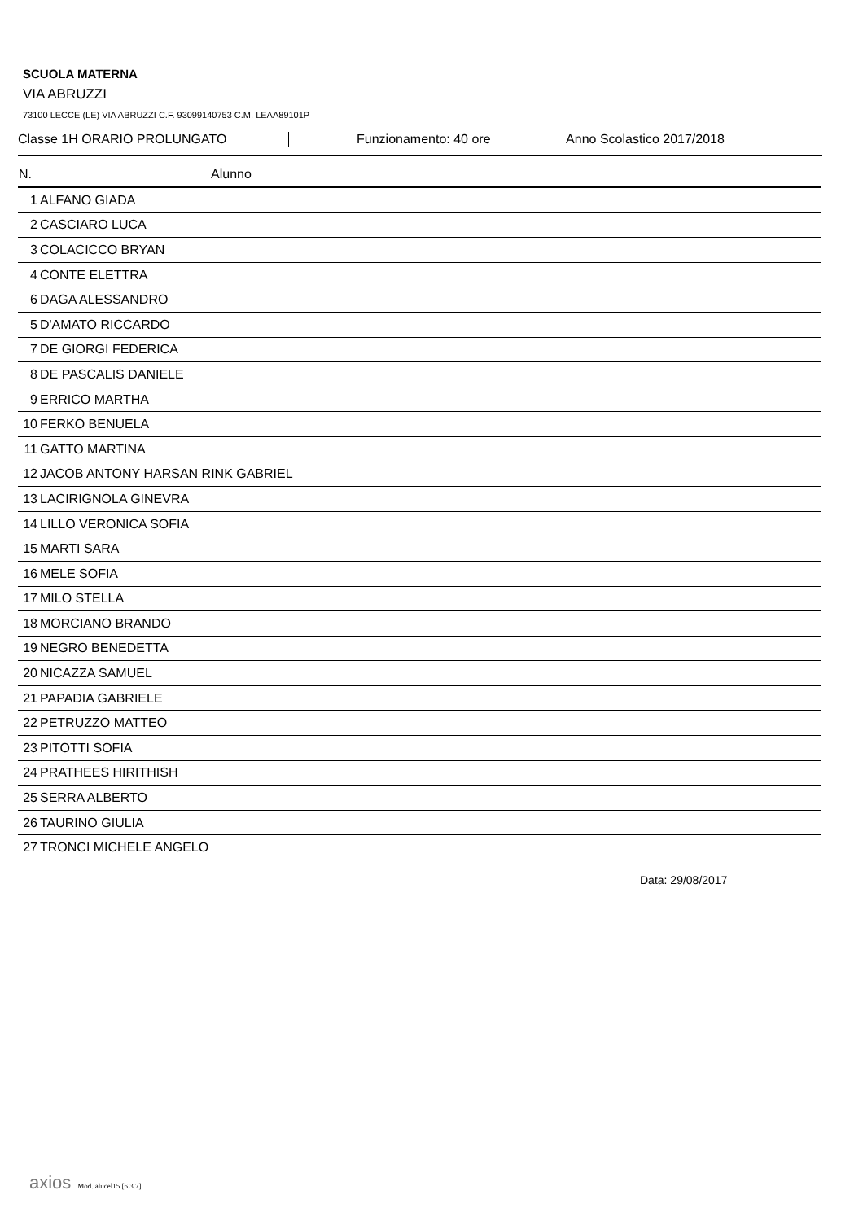SCUOLA MATERNA
VIA ABRUZZI
73100 LECCE (LE) VIA ABRUZZI C.F. 93099140753 C.M. LEAA89101P
Classe 1H ORARIO PROLUNGATO Funzionamento: 40 ore Anno Scolastico 2017/2018
| N. | Alunno |
| --- | --- |
| 1 | ALFANO GIADA |
| 2 | CASCIARO LUCA |
| 3 | COLACICCO BRYAN |
| 4 | CONTE ELETTRA |
| 6 | DAGA ALESSANDRO |
| 5 | D'AMATO RICCARDO |
| 7 | DE GIORGI FEDERICA |
| 8 | DE PASCALIS DANIELE |
| 9 | ERRICO MARTHA |
| 10 | FERKO BENUELA |
| 11 | GATTO MARTINA |
| 12 | JACOB ANTONY HARSAN RINK GABRIEL |
| 13 | LACIRIGNOLA GINEVRA |
| 14 | LILLO VERONICA SOFIA |
| 15 | MARTI SARA |
| 16 | MELE SOFIA |
| 17 | MILO STELLA |
| 18 | MORCIANO BRANDO |
| 19 | NEGRO BENEDETTA |
| 20 | NICAZZA SAMUEL |
| 21 | PAPADIA GABRIELE |
| 22 | PETRUZZO MATTEO |
| 23 | PITOTTI SOFIA |
| 24 | PRATHEES HIRITHISH |
| 25 | SERRA ALBERTO |
| 26 | TAURINO GIULIA |
| 27 | TRONCI MICHELE ANGELO |
Data: 29/08/2017
axios Mod. alucel15 [6.3.7]